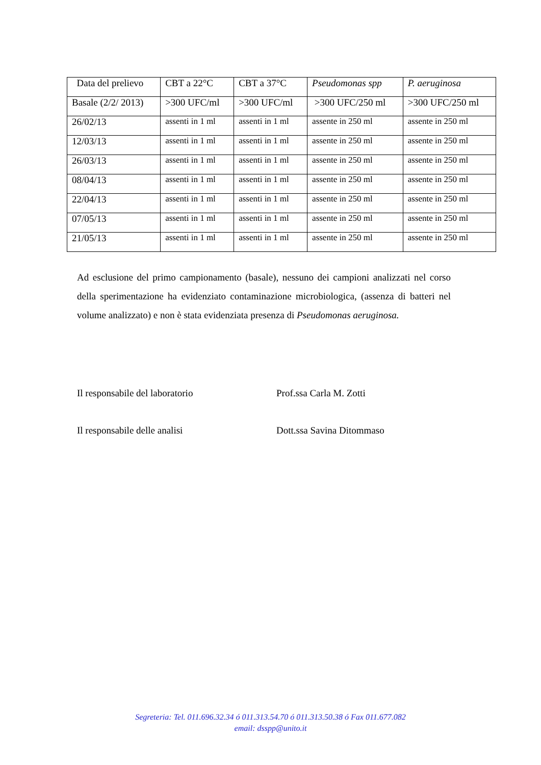| Data del prelievo | CBT a 22°C | CBT a 37°C | Pseudomonas spp | P. aeruginosa |
| --- | --- | --- | --- | --- |
| Basale (2/2/ 2013) | >300 UFC/ml | >300 UFC/ml | >300 UFC/250 ml | >300 UFC/250 ml |
| 26/02/13 | assenti in 1 ml | assenti in 1 ml | assente in 250 ml | assente in 250 ml |
| 12/03/13 | assenti in 1 ml | assenti in 1 ml | assente in 250 ml | assente in 250 ml |
| 26/03/13 | assenti in 1 ml | assenti in 1 ml | assente in 250 ml | assente in 250 ml |
| 08/04/13 | assenti in 1 ml | assenti in 1 ml | assente in 250 ml | assente in 250 ml |
| 22/04/13 | assenti in 1 ml | assenti in 1 ml | assente in 250 ml | assente in 250 ml |
| 07/05/13 | assenti in 1 ml | assenti in 1 ml | assente in 250 ml | assente in 250 ml |
| 21/05/13 | assenti in 1 ml | assenti in 1 ml | assente in 250 ml | assente in 250 ml |
Ad esclusione del primo campionamento (basale), nessuno dei campioni analizzati nel corso della sperimentazione ha evidenziato contaminazione microbiologica, (assenza di batteri nel volume analizzato) e non è stata evidenziata presenza di Pseudomonas aeruginosa.
Il responsabile del laboratorio
Prof.ssa Carla M. Zotti
Il responsabile delle analisi Dott.ssa Savina Ditommaso
Segreteria: Tel. 011.696.32.34 ó 011.313.54.70 ó 011.313.50.38 ó Fax 011.677.082
email: dsspp@unito.it